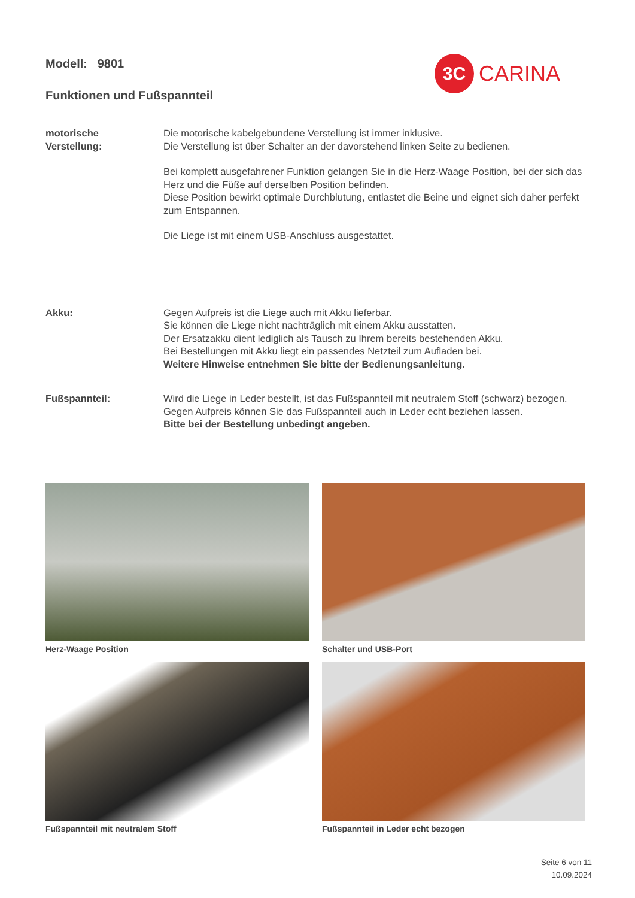Modell: 9801
Funktionen und Fußspannteil
3C
CARINA
motorische
Verstellung:
Die motorische kabelgebundene Verstellung ist immer inklusive.
Die Verstellung ist über Schalter an der davorstehend linken Seite zu bedienen.
Bei komplett ausgefahrener Funktion gelangen Sie in die Herz-Waage Position, bei der sich das Herz und die Füße auf derselben Position befinden.
Diese Position bewirkt optimale Durchblutung, entlastet die Beine und eignet sich daher perfekt zum Entspannen.
Die Liege ist mit einem USB-Anschluss ausgestattet.
Akku: Gegen Aufpreis ist die Liege auch mit Akku lieferbar.
Sie können die Liege nicht nachträglich mit einem Akku ausstatten.
Der Ersatzakku dient lediglich als Tausch zu Ihrem bereits bestehenden Akku.
Bei Bestellungen mit Akku liegt ein passendes Netzteil zum Aufladen bei.
Weitere Hinweise entnehmen Sie bitte der Bedienungsanleitung.
Fußspannteil: Wird die Liege in Leder bestellt, ist das Fußspannteil mit neutralem Stoff (schwarz) bezogen.
Gegen Aufpreis können Sie das Fußspannteil auch in Leder echt beziehen lassen.
Bitte bei der Bestellung unbedingt angeben.
Herz-Waage Position
Schalter und USB-Port
Fußspannteil mit neutralem Stoff
Fußspannteil in Leder echt bezogen
Seite 6 von 11
10.09.2024